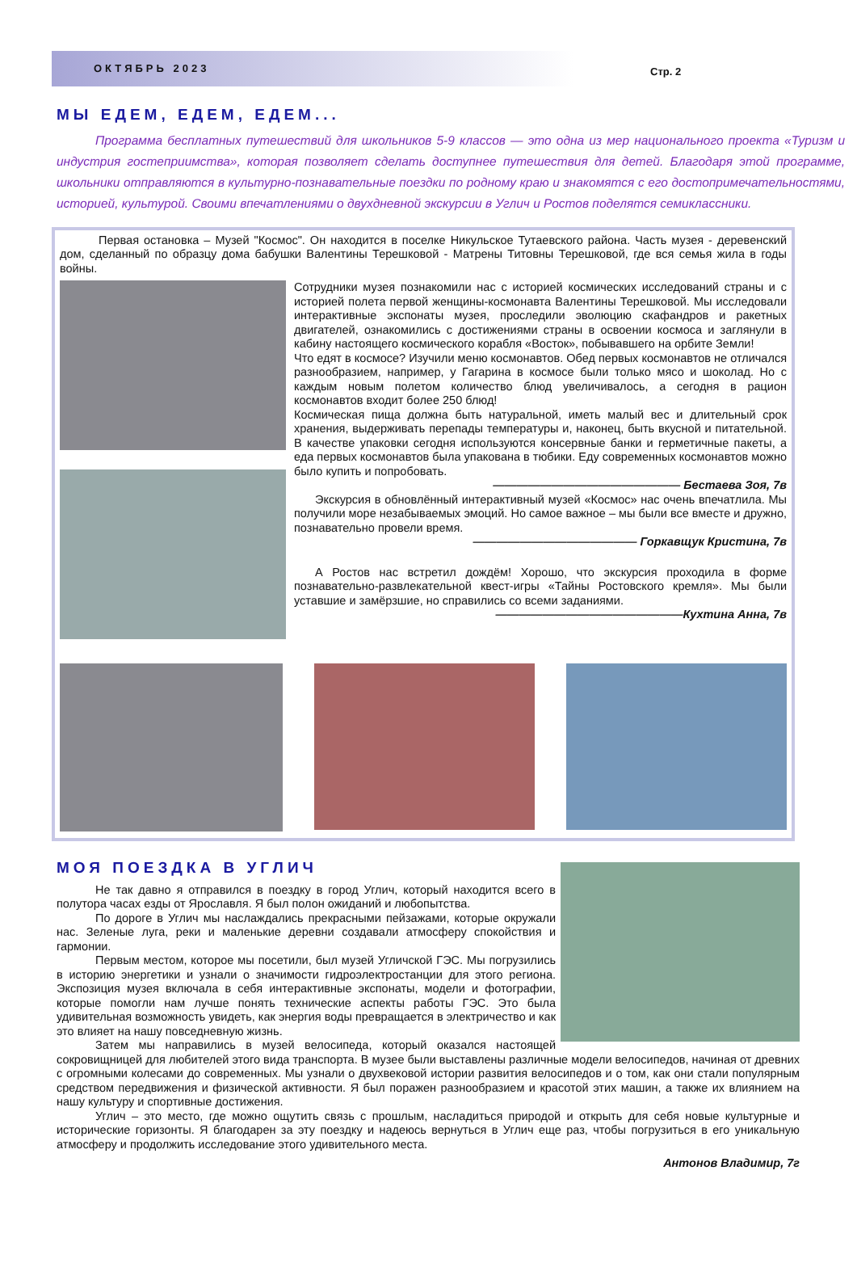ОКТЯБРЬ 2023
Стр. 2
МЫ ЕДЕМ, ЕДЕМ, ЕДЕМ...
Программа бесплатных путешествий для школьников 5-9 классов — это одна из мер национального проекта «Туризм и индустрия гостеприимства», которая позволяет сделать доступнее путешествия для детей. Благодаря этой программе, школьники отправляются в культурно-познавательные поездки по родному краю и знакомятся с его достопримечательностями, историей, культурой. Своими впечатлениями о двухдневной экскурсии в Углич и Ростов поделятся семиклассники.
Первая остановка – Музей "Космос". Он находится в поселке Никульское Тутаевского района. Часть музея - деревенский дом, сделанный по образцу дома бабушки Валентины Терешковой - Матрены Титовны Терешковой, где вся семья жила в годы войны.
Сотрудники музея познакомили нас с историей космических исследований страны и с историей полета первой женщины-космонавта Валентины Терешковой. Мы исследовали интерактивные экспонаты музея, проследили эволюцию скафандров и ракетных двигателей, ознакомились с достижениями страны в освоении космоса и заглянули в кабину настоящего космического корабля «Восток», побывавшего на орбите Земли!
Что едят в космосе? Изучили меню космонавтов. Обед первых космонавтов не отличался разнообразием, например, у Гагарина в космосе были только мясо и шоколад. Но с каждым новым полетом количество блюд увеличивалось, а сегодня в рацион космонавтов входит более 250 блюд!
Космическая пища должна быть натуральной, иметь малый вес и длительный срок хранения, выдерживать перепады температуры и, наконец, быть вкусной и питательной. В качестве упаковки сегодня используются консервные банки и герметичные пакеты, а еда первых космонавтов была упакована в тюбики. Еду современных космонавтов можно было купить и попробовать.
———————————————— Бестаева Зоя, 7в
Экскурсия в обновлённый интерактивный музей «Космос» нас очень впечатлила. Мы получили море незабываемых эмоций. Но самое важное – мы были все вместе и дружно, познавательно провели время.
—————————————— Горкавщук Кристина, 7в
А Ростов нас встретил дождём! Хорошо, что экскурсия проходила в форме познавательно-развлекательной квест-игры «Тайны Ростовского кремля». Мы были уставшие и замёрзшие, но справились со всеми заданиями.
————————————————Кухтина Анна, 7в
МОЯ ПОЕЗДКА В УГЛИЧ
Не так давно я отправился в поездку в город Углич, который находится всего в полутора часах езды от Ярославля. Я был полон ожиданий и любопытства.
По дороге в Углич мы наслаждались прекрасными пейзажами, которые окружали нас. Зеленые луга, реки и маленькие деревни создавали атмосферу спокойствия и гармонии.
Первым местом, которое мы посетили, был музей Угличской ГЭС. Мы погрузились в историю энергетики и узнали о значимости гидроэлектростанции для этого региона. Экспозиция музея включала в себя интерактивные экспонаты, модели и фотографии, которые помогли нам лучше понять технические аспекты работы ГЭС. Это была удивительная возможность увидеть, как энергия воды превращается в электричество и как это влияет на нашу повседневную жизнь.
Затем мы направились в музей велосипеда, который оказался настоящей сокровищницей для любителей этого вида транспорта. В музее были выставлены различные модели велосипедов, начиная от древних с огромными колесами до современных. Мы узнали о двухвековой истории развития велосипедов и о том, как они стали популярным средством передвижения и физической активности. Я был поражен разнообразием и красотой этих машин, а также их влиянием на нашу культуру и спортивные достижения.
Углич – это место, где можно ощутить связь с прошлым, насладиться природой и открыть для себя новые культурные и исторические горизонты. Я благодарен за эту поездку и надеюсь вернуться в Углич еще раз, чтобы погрузиться в его уникальную атмосферу и продолжить исследование этого удивительного места.
Антонов Владимир, 7г